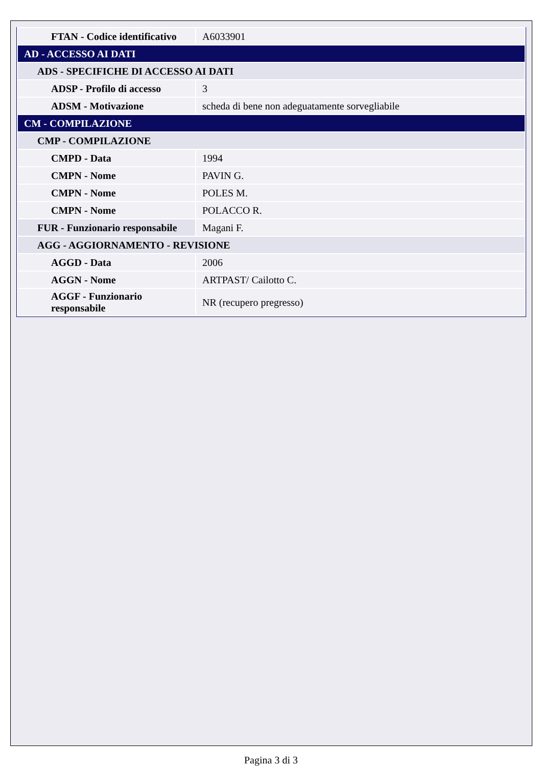| FTAN - Codice identificativo | A6033901 |
| AD - ACCESSO AI DATI | |
| ADS - SPECIFICHE DI ACCESSO AI DATI | |
| ADSP - Profilo di accesso | 3 |
| ADSM - Motivazione | scheda di bene non adeguatamente sorvegliabile |
| CM - COMPILAZIONE | |
| CMP - COMPILAZIONE | |
| CMPD - Data | 1994 |
| CMPN - Nome | PAVIN G. |
| CMPN - Nome | POLES M. |
| CMPN - Nome | POLACCO R. |
| FUR - Funzionario responsabile | Magani F. |
| AGG - AGGIORNAMENTO - REVISIONE | |
| AGGD - Data | 2006 |
| AGGN - Nome | ARTPAST/ Cailotto C. |
| AGGF - Funzionario responsabile | NR (recupero pregresso) |
Pagina 3 di 3